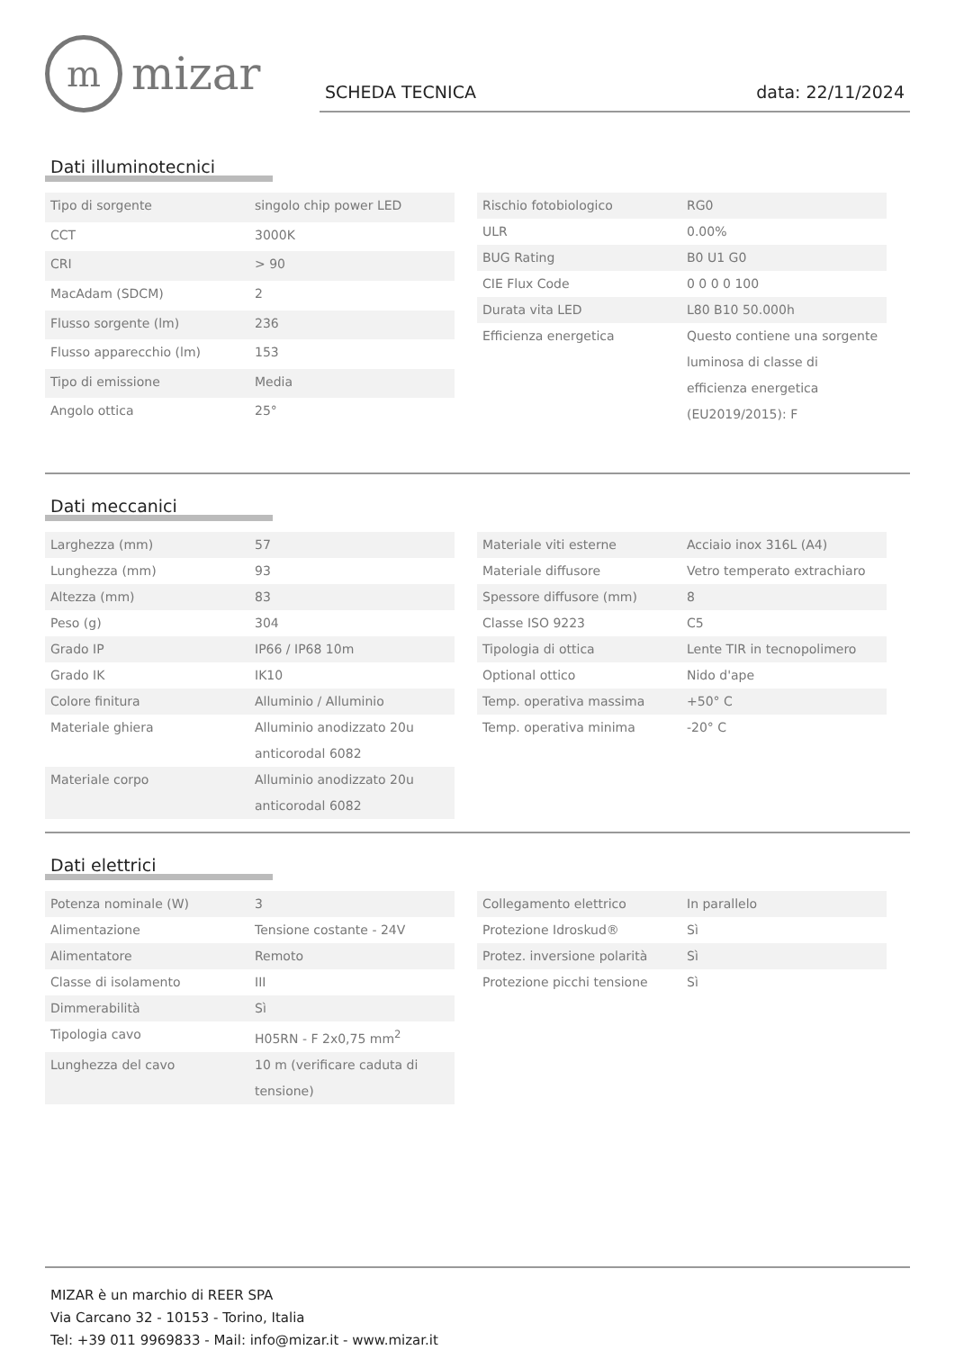mmizar
SCHEDA TECNICA data: 22/11/2024
Dati illuminotecnici
| Tipo di sorgente | singolo chip power LED |
| CCT | 3000K |
| CRI | > 90 |
| MacAdam (SDCM) | 2 |
| Flusso sorgente (lm) | 236 |
| Flusso apparecchio (lm) | 153 |
| Tipo di emissione | Media |
| Angolo ottica | 25° |
| Rischio fotobiologico | RG0 |
| ULR | 0.00% |
| BUG Rating | B0 U1 G0 |
| CIE Flux Code | 0 0 0 0 100 |
| Durata vita LED | L80 B10 50.000h |
| Efficienza energetica | Questo contiene una sorgente luminosa di classe di efficienza energetica (EU2019/2015): F |
Dati meccanici
| Larghezza (mm) | 57 |
| Lunghezza (mm) | 93 |
| Altezza (mm) | 83 |
| Peso (g) | 304 |
| Grado IP | IP66 / IP68 10m |
| Grado IK | IK10 |
| Colore finitura | Alluminio / Alluminio |
| Materiale ghiera | Alluminio anodizzato 20u anticorodal 6082 |
| Materiale corpo | Alluminio anodizzato 20u anticorodal 6082 |
| Materiale viti esterne | Acciaio inox 316L (A4) |
| Materiale diffusore | Vetro temperato extrachiaro |
| Spessore diffusore (mm) | 8 |
| Classe ISO 9223 | C5 |
| Tipologia di ottica | Lente TIR in tecnopolimero |
| Optional ottico | Nido d'ape |
| Temp. operativa massima | +50° C |
| Temp. operativa minima | -20° C |
Dati elettrici
| Potenza nominale (W) | 3 |
| Alimentazione | Tensione costante - 24V |
| Alimentatore | Remoto |
| Classe di isolamento | III |
| Dimmerabilità | Sì |
| Tipologia cavo | H05RN - F 2x0,75 mm<sup>2</sup> |
| Lunghezza del cavo | 10 m (verificare caduta di tensione) |
| Collegamento elettrico | In parallelo |
| Protezione Idroskud® | Sì |
| Protez. inversione polarità | Sì |
| Protezione picchi tensione | Sì |
MIZAR è un marchio di REER SPA
Via Carcano 32 - 10153 - Torino, Italia
Tel: +39 011 9969833 - Mail: info@mizar.it - www.mizar.it